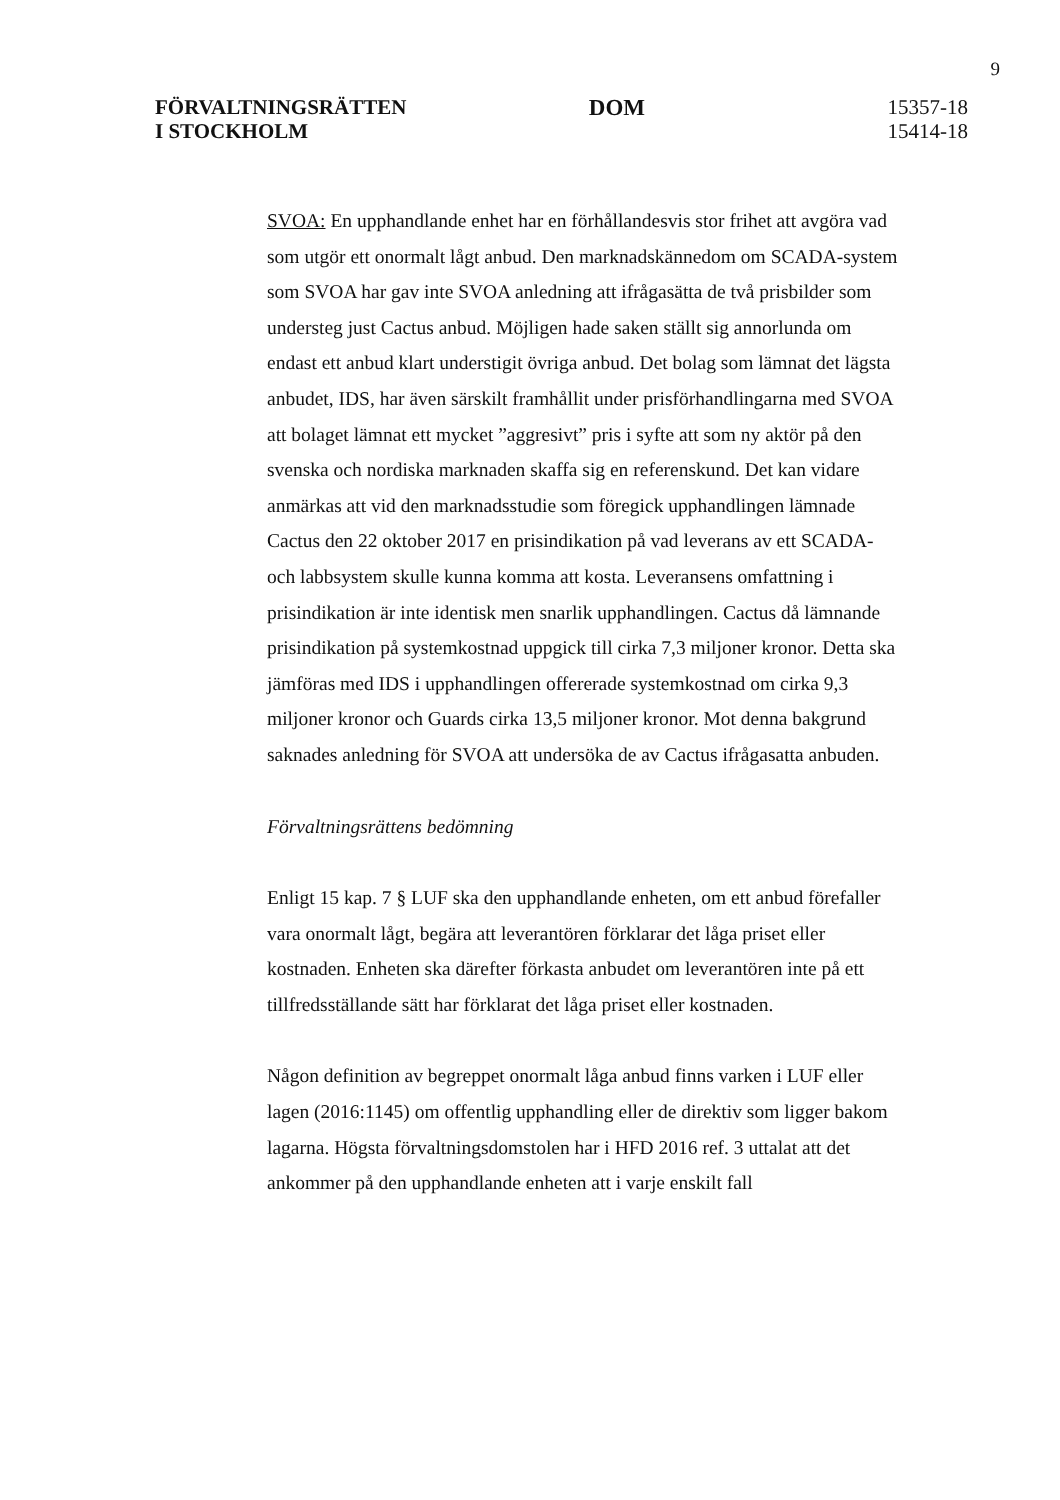9
FÖRVALTNINGSRÄTTEN
I STOCKHOLM
DOM
15357-18
15414-18
SVOA: En upphandlande enhet har en förhållandesvis stor frihet att avgöra vad som utgör ett onormalt lågt anbud. Den marknadskännedom om SCADA-system som SVOA har gav inte SVOA anledning att ifrågasätta de två prisbilder som understeg just Cactus anbud. Möjligen hade saken ställt sig annorlunda om endast ett anbud klart understigit övriga anbud. Det bolag som lämnat det lägsta anbudet, IDS, har även särskilt framhållit under prisförhandlingarna med SVOA att bolaget lämnat ett mycket ”aggresivt” pris i syfte att som ny aktör på den svenska och nordiska marknaden skaffa sig en referenskund. Det kan vidare anmärkas att vid den marknadsstudie som föregick upphandlingen lämnade Cactus den 22 oktober 2017 en prisindikation på vad leverans av ett SCADA- och labbsystem skulle kunna komma att kosta. Leveransens omfattning i prisindikation är inte identisk men snarlik upphandlingen. Cactus då lämnande prisindikation på systemkostnad uppgick till cirka 7,3 miljoner kronor. Detta ska jämföras med IDS i upphandlingen offererade systemkostnad om cirka 9,3 miljoner kronor och Guards cirka 13,5 miljoner kronor. Mot denna bakgrund saknades anledning för SVOA att undersöka de av Cactus ifrågasatta anbuden.
Förvaltningsrättens bedömning
Enligt 15 kap. 7 § LUF ska den upphandlande enheten, om ett anbud förefaller vara onormalt lågt, begära att leverantören förklarar det låga priset eller kostnaden. Enheten ska därefter förkasta anbudet om leverantören inte på ett tillfredsställande sätt har förklarat det låga priset eller kostnaden.
Någon definition av begreppet onormalt låga anbud finns varken i LUF eller lagen (2016:1145) om offentlig upphandling eller de direktiv som ligger bakom lagarna. Högsta förvaltningsdomstolen har i HFD 2016 ref. 3 uttalat att det ankommer på den upphandlande enheten att i varje enskilt fall